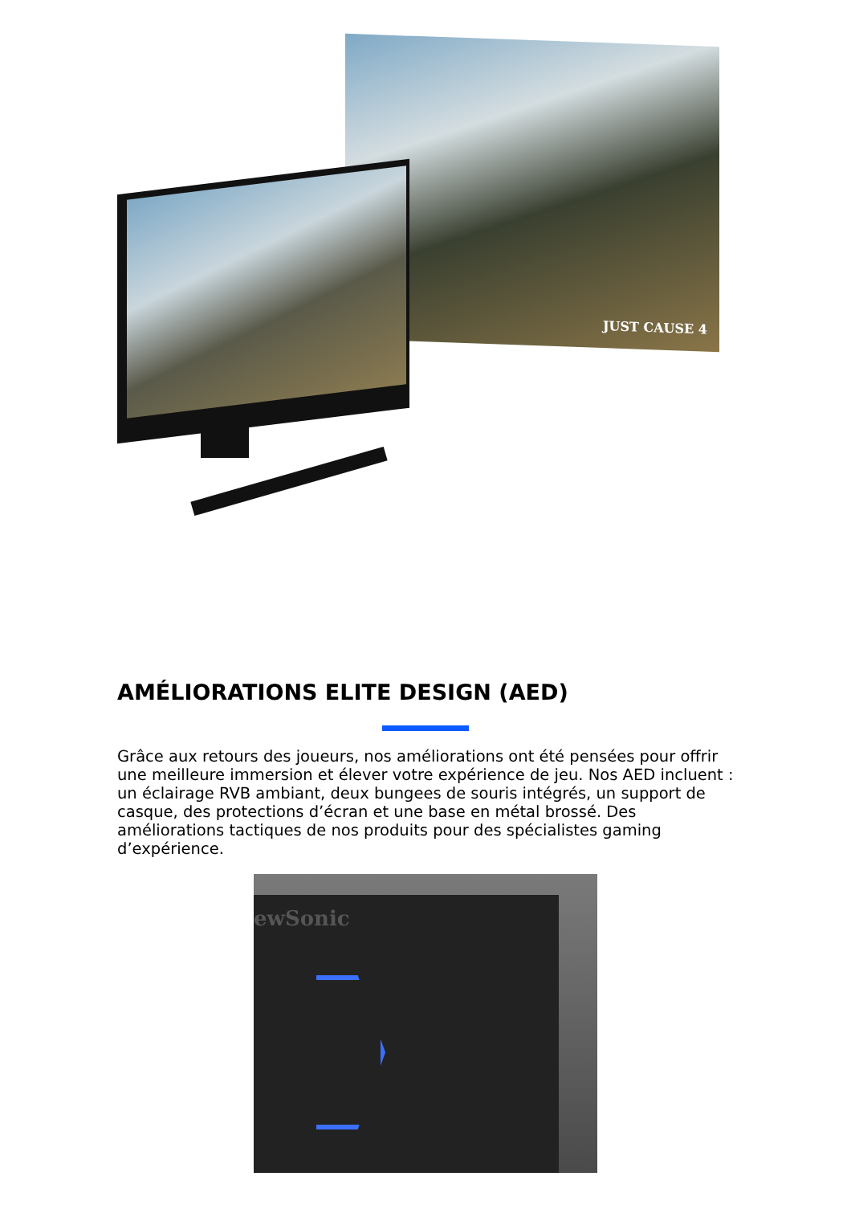JUST CAUSE 4
AMÉLIORATIONS ELITE DESIGN (AED)
Grâce aux retours des joueurs, nos améliorations ont été pensées pour offrir une meilleure immersion et élever votre expérience de jeu. Nos AED incluent : un éclairage RVB ambiant, deux bungees de souris intégrés, un support de casque, des protections d’écran et une base en métal brossé. Des améliorations tactiques de nos produits pour des spécialistes gaming d’expérience.
ewSonic